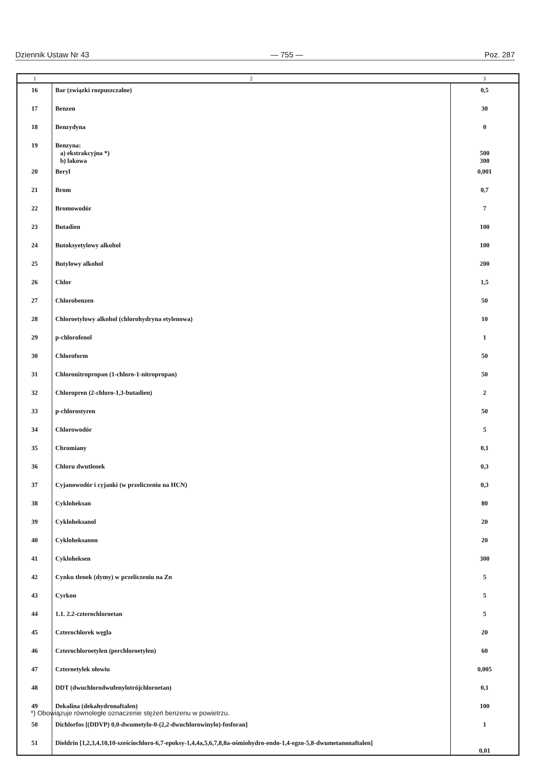Dziennik Ustaw Nr 43 — 755 — Poz. 287
| 1 | 2 | 3 |
| --- | --- | --- |
| 16 | Bar (związki rozpuszczalne) | 0,5 |
| 17 | Benzen | 30 |
| 18 | Benzydyna | 0 |
| 19 | Benzyna: a) ekstrakcyjna *) b) lakowa | 500 300 |
| 20 | Beryl | 0,001 |
| 21 | Brom | 0,7 |
| 22 | Bromowodór | 7 |
| 23 | Butadien | 100 |
| 24 | Butoksyetylowy alkohol | 100 |
| 25 | Butylowy alkohol | 200 |
| 26 | Chlor | 1,5 |
| 27 | Chlorobenzen | 50 |
| 28 | Chloroetylowy alkohol (chlorohydryna etylenowa) | 10 |
| 29 | p-chlorofenol | 1 |
| 30 | Chloroform | 50 |
| 31 | Chloronitropropan (1-chloro-1-nitropropan) | 50 |
| 32 | Chloropren (2-chloro-1,3-butadien) | 2 |
| 33 | p-chlorostyren | 50 |
| 34 | Chlorowodór | 5 |
| 35 | Chromiany | 0,1 |
| 36 | Chloru dwutlenek | 0,3 |
| 37 | Cyjanowodór i cyjanki (w przeliczeniu na HCN) | 0,3 |
| 38 | Cykloheksan | 80 |
| 39 | Cykloheksanol | 20 |
| 40 | Cykloheksanon | 20 |
| 41 | Cykloheksen | 300 |
| 42 | Cynku tlenek (dymy) w przeliczeniu na Zn | 5 |
| 43 | Cyrkon | 5 |
| 44 | 1.1. 2.2-czterochloroetan | 5 |
| 45 | Czterochlorek węgla | 20 |
| 46 | Czterochloroetylen (perchloroetylen) | 60 |
| 47 | Czteroetylek ołowiu | 0,005 |
| 48 | DDT (dwuchlorodwufenylotrójchloroetan) | 0,1 |
| 49 | Dekalina (dekahydronaftalen) | 100 |
| 50 | Dichlorfos [(DDVP) 0,0-dwumetylo-0-(2,2-dwuchlorowinylo)-fosforan] | 1 |
| 51 | Dieldrin [1,2,3,4,10,10-sześciochloro-6,7-epoksy-1,4,4a,5,6,7,8,8a-ośmiohydro-endo-1,4-egzo-5,8-dwumetanonaftalen] | 0,01 |
*) Obowiązuje równoległe oznaczenie stężeń benzenu w powietrzu.